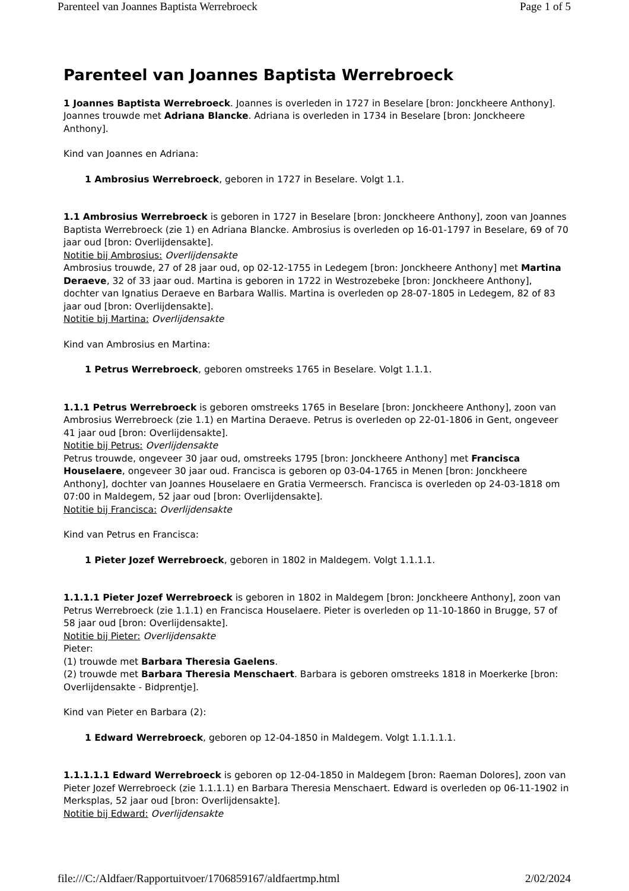Parenteel van Joannes Baptista Werrebroeck Page 1 of 5
Parenteel van Joannes Baptista Werrebroeck
1 Joannes Baptista Werrebroeck. Joannes is overleden in 1727 in Beselare [bron: Jonckheere Anthony]. Joannes trouwde met Adriana Blancke. Adriana is overleden in 1734 in Beselare [bron: Jonckheere Anthony].
Kind van Joannes en Adriana:
1 Ambrosius Werrebroeck, geboren in 1727 in Beselare. Volgt 1.1.
1.1 Ambrosius Werrebroeck is geboren in 1727 in Beselare [bron: Jonckheere Anthony], zoon van Joannes Baptista Werrebroeck (zie 1) en Adriana Blancke. Ambrosius is overleden op 16-01-1797 in Beselare, 69 of 70 jaar oud [bron: Overlijdensakte].
Notitie bij Ambrosius: Overlijdensakte
Ambrosius trouwde, 27 of 28 jaar oud, op 02-12-1755 in Ledegem [bron: Jonckheere Anthony] met Martina Deraeve, 32 of 33 jaar oud. Martina is geboren in 1722 in Westrozebeke [bron: Jonckheere Anthony], dochter van Ignatius Deraeve en Barbara Wallis. Martina is overleden op 28-07-1805 in Ledegem, 82 of 83 jaar oud [bron: Overlijdensakte].
Notitie bij Martina: Overlijdensakte
Kind van Ambrosius en Martina:
1 Petrus Werrebroeck, geboren omstreeks 1765 in Beselare. Volgt 1.1.1.
1.1.1 Petrus Werrebroeck is geboren omstreeks 1765 in Beselare [bron: Jonckheere Anthony], zoon van Ambrosius Werrebroeck (zie 1.1) en Martina Deraeve. Petrus is overleden op 22-01-1806 in Gent, ongeveer 41 jaar oud [bron: Overlijdensakte].
Notitie bij Petrus: Overlijdensakte
Petrus trouwde, ongeveer 30 jaar oud, omstreeks 1795 [bron: Jonckheere Anthony] met Francisca Houselaere, ongeveer 30 jaar oud. Francisca is geboren op 03-04-1765 in Menen [bron: Jonckheere Anthony], dochter van Joannes Houselaere en Gratia Vermeersch. Francisca is overleden op 24-03-1818 om 07:00 in Maldegem, 52 jaar oud [bron: Overlijdensakte].
Notitie bij Francisca: Overlijdensakte
Kind van Petrus en Francisca:
1 Pieter Jozef Werrebroeck, geboren in 1802 in Maldegem. Volgt 1.1.1.1.
1.1.1.1 Pieter Jozef Werrebroeck is geboren in 1802 in Maldegem [bron: Jonckheere Anthony], zoon van Petrus Werrebroeck (zie 1.1.1) en Francisca Houselaere. Pieter is overleden op 11-10-1860 in Brugge, 57 of 58 jaar oud [bron: Overlijdensakte].
Notitie bij Pieter: Overlijdensakte
Pieter:
(1) trouwde met Barbara Theresia Gaelens.
(2) trouwde met Barbara Theresia Menschaert. Barbara is geboren omstreeks 1818 in Moerkerke [bron: Overlijdensakte - Bidprentje].
Kind van Pieter en Barbara (2):
1 Edward Werrebroeck, geboren op 12-04-1850 in Maldegem. Volgt 1.1.1.1.1.
1.1.1.1.1 Edward Werrebroeck is geboren op 12-04-1850 in Maldegem [bron: Raeman Dolores], zoon van Pieter Jozef Werrebroeck (zie 1.1.1.1) en Barbara Theresia Menschaert. Edward is overleden op 06-11-1902 in Merksplas, 52 jaar oud [bron: Overlijdensakte].
Notitie bij Edward: Overlijdensakte
file:///C:/Aldfaer/Rapportuitvoer/1706859167/aldfaertmp.html 2/02/2024